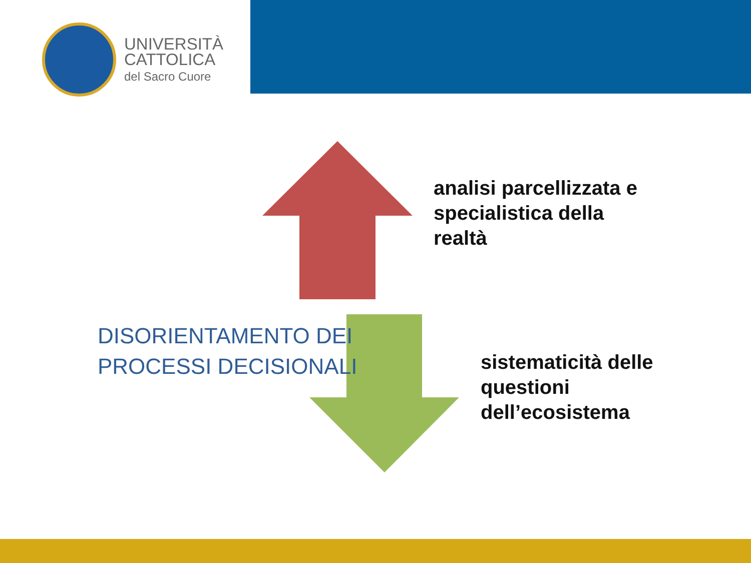UNIVERSITÀ
CATTOLICA
del Sacro Cuore
analisi parcellizzata e
specialistica della
realtà
sistematicità delle
questioni
dell’ecosistema
DISORIENTAMENTO DEI
PROCESSI DECISIONALI